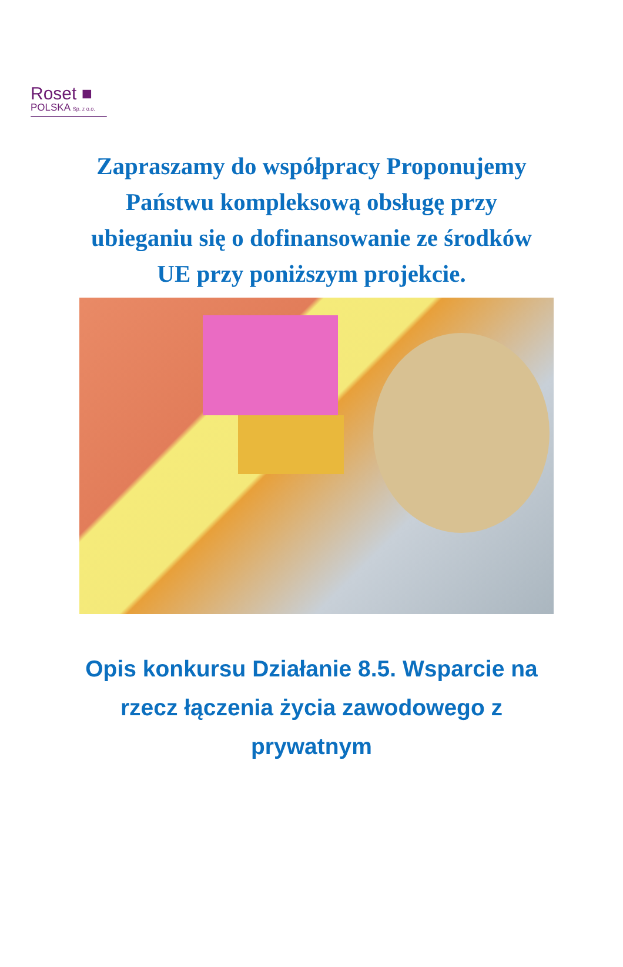Roset ■
POLSKA Sp. z o.o.
Zapraszamy do współpracy Proponujemy Państwu kompleksową obsługę przy ubieganiu się o dofinansowanie ze środków UE przy poniższym projekcie.
Opis konkursu Działanie 8.5. Wsparcie na rzecz łączenia życia zawodowego z prywatnym